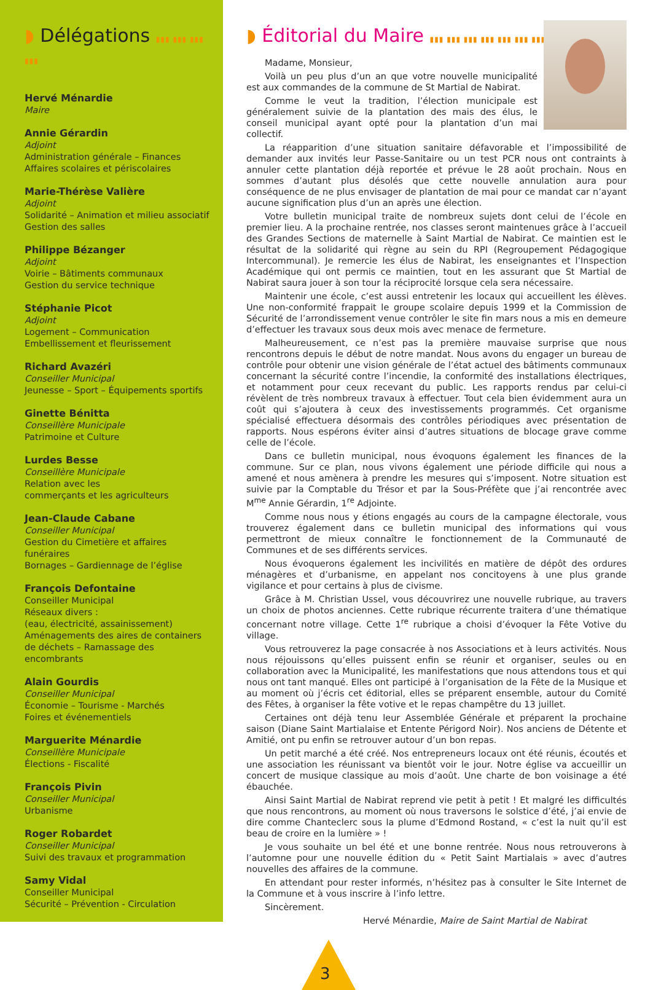◗ Délégations ▮▮▮ ▮▮▮ ▮▮▮ ▮▮▮
Hervé Ménardie
Maire
Annie Gérardin
Adjoint
Administration générale – Finances
Affaires scolaires et périscolaires
Marie-Thérèse Valière
Adjoint
Solidarité – Animation et milieu associatif
Gestion des salles
Philippe Bézanger
Adjoint
Voirie – Bâtiments communaux
Gestion du service technique
Stéphanie Picot
Adjoint
Logement – Communication
Embellissement et fleurissement
Richard Avazéri
Conseiller Municipal
Jeunesse – Sport – Équipements sportifs
Ginette Bénitta
Conseillère Municipale
Patrimoine et Culture
Lurdes Besse
Conseillère Municipale
Relation avec les
commerçants et les agriculteurs
Jean-Claude Cabane
Conseiller Municipal
Gestion du Cimetière et affaires funéraires
Bornages – Gardiennage de l’église
François Defontaine
Conseiller Municipal
Réseaux divers :
(eau, électricité, assainissement)
Aménagements des aires de containers
de déchets – Ramassage des encombrants
Alain Gourdis
Conseiller Municipal
Économie – Tourisme - Marchés
Foires et événementiels
Marguerite Ménardie
Conseillère Municipale
Élections - Fiscalité
François Pivin
Conseiller Municipal
Urbanisme
Roger Robardet
Conseiller Municipal
Suivi des travaux et programmation
Samy Vidal
Conseiller Municipal
Sécurité – Prévention - Circulation
◗ Éditorial du Maire ▮▮▮ ▮▮▮ ▮▮▮ ▮▮▮ ▮▮▮ ▮▮▮ ▮▮▮ ▮▮▮
Madame, Monsieur,
Voilà un peu plus d’un an que votre nouvelle municipalité est aux commandes de la commune de St Martial de Nabirat.
Comme le veut la tradition, l’élection municipale est généralement suivie de la plantation des mais des élus, le conseil municipal ayant opté pour la plantation d’un mai collectif.
La réapparition d’une situation sanitaire défavorable et l’impossibilité de demander aux invités leur Passe-Sanitaire ou un test PCR nous ont contraints à annuler cette plantation déjà reportée et prévue le 28 août prochain. Nous en sommes d’autant plus désolés que cette nouvelle annulation aura pour conséquence de ne plus envisager de plantation de mai pour ce mandat car n’ayant aucune signification plus d’un an après une élection.
Votre bulletin municipal traite de nombreux sujets dont celui de l’école en premier lieu. A la prochaine rentrée, nos classes seront maintenues grâce à l’accueil des Grandes Sections de maternelle à Saint Martial de Nabirat. Ce maintien est le résultat de la solidarité qui règne au sein du RPI (Regroupement Pédagogique Intercommunal). Je remercie les élus de Nabirat, les enseignantes et l’Inspection Académique qui ont permis ce maintien, tout en les assurant que St Martial de Nabirat saura jouer à son tour la réciprocité lorsque cela sera nécessaire.
Maintenir une école, c’est aussi entretenir les locaux qui accueillent les élèves. Une non-conformité frappait le groupe scolaire depuis 1999 et la Commission de Sécurité de l’arrondissement venue contrôler le site fin mars nous a mis en demeure d’effectuer les travaux sous deux mois avec menace de fermeture.
Malheureusement, ce n’est pas la première mauvaise surprise que nous rencontrons depuis le début de notre mandat. Nous avons du engager un bureau de contrôle pour obtenir une vision générale de l’état actuel des bâtiments communaux concernant la sécurité contre l’incendie, la conformité des installations électriques, et notamment pour ceux recevant du public. Les rapports rendus par celui-ci révèlent de très nombreux travaux à effectuer. Tout cela bien évidemment aura un coût qui s’ajoutera à ceux des investissements programmés. Cet organisme spécialisé effectuera désormais des contrôles périodiques avec présentation de rapports. Nous espérons éviter ainsi d’autres situations de blocage grave comme celle de l’école.
Dans ce bulletin municipal, nous évoquons également les finances de la commune. Sur ce plan, nous vivons également une période difficile qui nous a amené et nous amènera à prendre les mesures qui s’imposent. Notre situation est suivie par la Comptable du Trésor et par la Sous-Préfète que j’ai rencontrée avec M<sup>me</sup> Annie Gérardin, 1<sup>re</sup> Adjointe.
Comme nous nous y étions engagés au cours de la campagne électorale, vous trouverez également dans ce bulletin municipal des informations qui vous permettront de mieux connaître le fonctionnement de la Communauté de Communes et de ses différents services.
Nous évoquerons également les incivilités en matière de dépôt des ordures ménagères et d’urbanisme, en appelant nos concitoyens à une plus grande vigilance et pour certains à plus de civisme.
Grâce à M. Christian Ussel, vous découvrirez une nouvelle rubrique, au travers un choix de photos anciennes. Cette rubrique récurrente traitera d’une thématique concernant notre village. Cette 1<sup>re</sup> rubrique a choisi d’évoquer la Fête Votive du village.
Vous retrouverez la page consacrée à nos Associations et à leurs activités. Nous nous réjouissons qu’elles puissent enfin se réunir et organiser, seules ou en collaboration avec la Municipalité, les manifestations que nous attendons tous et qui nous ont tant manqué. Elles ont participé à l’organisation de la Fête de la Musique et au moment où j’écris cet éditorial, elles se préparent ensemble, autour du Comité des Fêtes, à organiser la fête votive et le repas champêtre du 13 juillet.
Certaines ont déjà tenu leur Assemblée Générale et préparent la prochaine saison (Diane Saint Martialaise et Entente Périgord Noir). Nos anciens de Détente et Amitié, ont pu enfin se retrouver autour d’un bon repas.
Un petit marché a été créé. Nos entrepreneurs locaux ont été réunis, écoutés et une association les réunissant va bientôt voir le jour. Notre église va accueillir un concert de musique classique au mois d’août. Une charte de bon voisinage a été ébauchée.
Ainsi Saint Martial de Nabirat reprend vie petit à petit ! Et malgré les difficultés que nous rencontrons, au moment où nous traversons le solstice d’été, j’ai envie de dire comme Chanteclerc sous la plume d’Edmond Rostand, « c’est la nuit qu’il est beau de croire en la lumière » !
Je vous souhaite un bel été et une bonne rentrée. Nous nous retrouverons à l’automne pour une nouvelle édition du « Petit Saint Martialais » avec d’autres nouvelles des affaires de la commune.
En attendant pour rester informés, n’hésitez pas à consulter le Site Internet de la Commune et à vous inscrire à l’info lettre.
Sincèrement.
Hervé Ménardie, Maire de Saint Martial de Nabirat
3